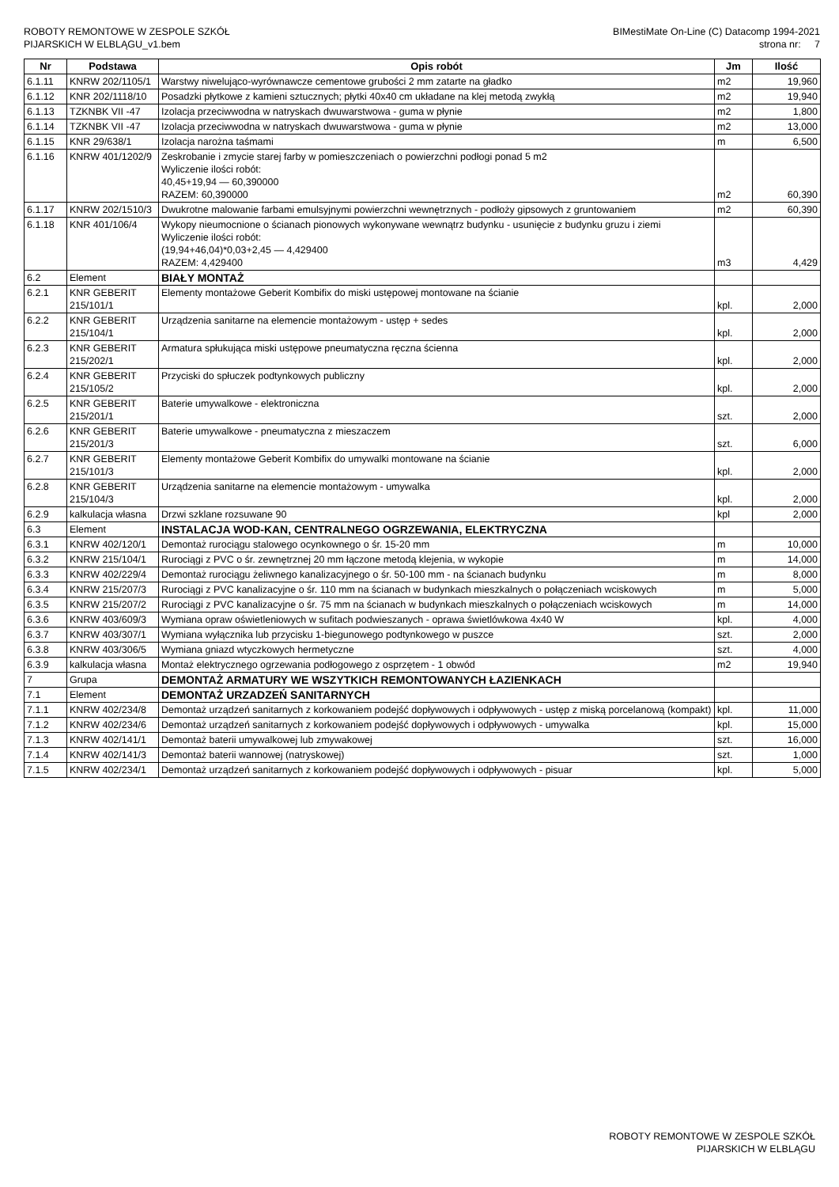ROBOTY REMONTOWE W ZESPOLE SZKÓŁ
PIJARSKICH W ELBLĄGU_v1.bem
BIMestiMate On-Line (C) Datacomp 1994-2021
strona nr: 7
| Nr | Podstawa | Opis robót | Jm | Ilość |
| --- | --- | --- | --- | --- |
| 6.1.11 | KNRW 202/1105/1 | Warstwy niwelująco-wyrównawcze cementowe grubości 2 mm zatarte na gładko | m2 | 19,960 |
| 6.1.12 | KNR 202/1118/10 | Posadzki płytkowe z kamieni sztucznych; płytki 40x40 cm układane na klej metodą zwykłą | m2 | 19,940 |
| 6.1.13 | TZKNBK VII -47 | Izolacja przeciwwodna w natryskach dwuwarstwowa - guma w płynie | m2 | 1,800 |
| 6.1.14 | TZKNBK VII -47 | Izolacja przeciwwodna w natryskach dwuwarstwowa - guma w płynie | m2 | 13,000 |
| 6.1.15 | KNR 29/638/1 | Izolacja narożna taśmami | m | 6,500 |
| 6.1.16 | KNRW 401/1202/9 | Zeskrobanie i zmycie starej farby w pomieszczeniach o powierzchni podłogi ponad 5 m2 Wyliczenie ilości robót: 40,45+19,94 — 60,390000 RAZEM: 60,390000 | m2 | 60,390 |
| 6.1.17 | KNRW 202/1510/3 | Dwukrotne malowanie farbami emulsyjnymi powierzchni wewnętrznych - podłoży gipsowych z gruntowaniem | m2 | 60,390 |
| 6.1.18 | KNR 401/106/4 | Wykopy nieumocnione o ścianach pionowych wykonywane wewnątrz budynku - usunięcie z budynku gruzu i ziemi Wyliczenie ilości robót: (19,94+46,04)*0,03+2,45 — 4,429400 RAZEM: 4,429400 | m3 | 4,429 |
| 6.2 | Element | BIAŁY MONTAŻ | | |
| 6.2.1 | KNR GEBERIT 215/101/1 | Elementy montażowe Geberit Kombifix do miski ustępowej montowane na ścianie | kpl. | 2,000 |
| 6.2.2 | KNR GEBERIT 215/104/1 | Urządzenia sanitarne na elemencie montażowym - ustęp + sedes | kpl. | 2,000 |
| 6.2.3 | KNR GEBERIT 215/202/1 | Armatura spłukująca miski ustępowe pneumatyczna ręczna ścienna | kpl. | 2,000 |
| 6.2.4 | KNR GEBERIT 215/105/2 | Przyciski do spłuczek podtynkowych publiczny | kpl. | 2,000 |
| 6.2.5 | KNR GEBERIT 215/201/1 | Baterie umywalkowe - elektroniczna | szt. | 2,000 |
| 6.2.6 | KNR GEBERIT 215/201/3 | Baterie umywalkowe - pneumatyczna z mieszaczem | szt. | 6,000 |
| 6.2.7 | KNR GEBERIT 215/101/3 | Elementy montażowe Geberit Kombifix do umywalki montowane na ścianie | kpl. | 2,000 |
| 6.2.8 | KNR GEBERIT 215/104/3 | Urządzenia sanitarne na elemencie montażowym - umywalka | kpl. | 2,000 |
| 6.2.9 | kalkulacja własna | Drzwi szklane rozsuwane 90 | kpl | 2,000 |
| 6.3 | Element | INSTALACJA WOD-KAN, CENTRALNEGO OGRZEWANIA, ELEKTRYCZNA | | |
| 6.3.1 | KNRW 402/120/1 | Demontaż rurociągu stalowego ocynkownego o śr. 15-20 mm | m | 10,000 |
| 6.3.2 | KNRW 215/104/1 | Rurociągi z PVC o śr. zewnętrznej 20 mm łączone metodą klejenia, w wykopie | m | 14,000 |
| 6.3.3 | KNRW 402/229/4 | Demontaż rurociągu żeliwnego kanalizacyjnego o śr. 50-100 mm - na ścianach budynku | m | 8,000 |
| 6.3.4 | KNRW 215/207/3 | Rurociągi z PVC kanalizacyjne o śr. 110 mm na ścianach w budynkach mieszkalnych o połączeniach wciskowych | m | 5,000 |
| 6.3.5 | KNRW 215/207/2 | Rurociągi z PVC kanalizacyjne o śr. 75 mm na ścianach w budynkach mieszkalnych o połączeniach wciskowych | m | 14,000 |
| 6.3.6 | KNRW 403/609/3 | Wymiana opraw oświetleniowych w sufitach podwieszanych - oprawa świetlówkowa 4x40 W | kpl. | 4,000 |
| 6.3.7 | KNRW 403/307/1 | Wymiana wyłącznika lub przycisku 1-biegunowego podtynkowego w puszce | szt. | 2,000 |
| 6.3.8 | KNRW 403/306/5 | Wymiana gniazd wtyczkowych hermetyczne | szt. | 4,000 |
| 6.3.9 | kalkulacja własna | Montaż elektrycznego ogrzewania podłogowego z osprzętem - 1 obwód | m2 | 19,940 |
| 7 | Grupa | DEMONTAŻ ARMATURY WE WSZYTKICH REMONTOWANYCH ŁAZIENKACH | | |
| 7.1 | Element | DEMONTAŻ URZADZEŃ SANITARNYCH | | |
| 7.1.1 | KNRW 402/234/8 | Demontaż urządzeń sanitarnych z korkowaniem podejść dopływowych i odpływowych - ustęp z miską porcelanową (kompakt) | kpl. | 11,000 |
| 7.1.2 | KNRW 402/234/6 | Demontaż urządzeń sanitarnych z korkowaniem podejść dopływowych i odpływowych - umywalka | kpl. | 15,000 |
| 7.1.3 | KNRW 402/141/1 | Demontaż baterii umywalkowej lub zmywakowej | szt. | 16,000 |
| 7.1.4 | KNRW 402/141/3 | Demontaż baterii wannowej (natryskowej) | szt. | 1,000 |
| 7.1.5 | KNRW 402/234/1 | Demontaż urządzeń sanitarnych z korkowaniem podejść dopływowych i odpływowych - pisuar | kpl. | 5,000 |
ROBOTY REMONTOWE W ZESPOLE SZKÓŁ
PIJARSKICH W ELBLĄGU